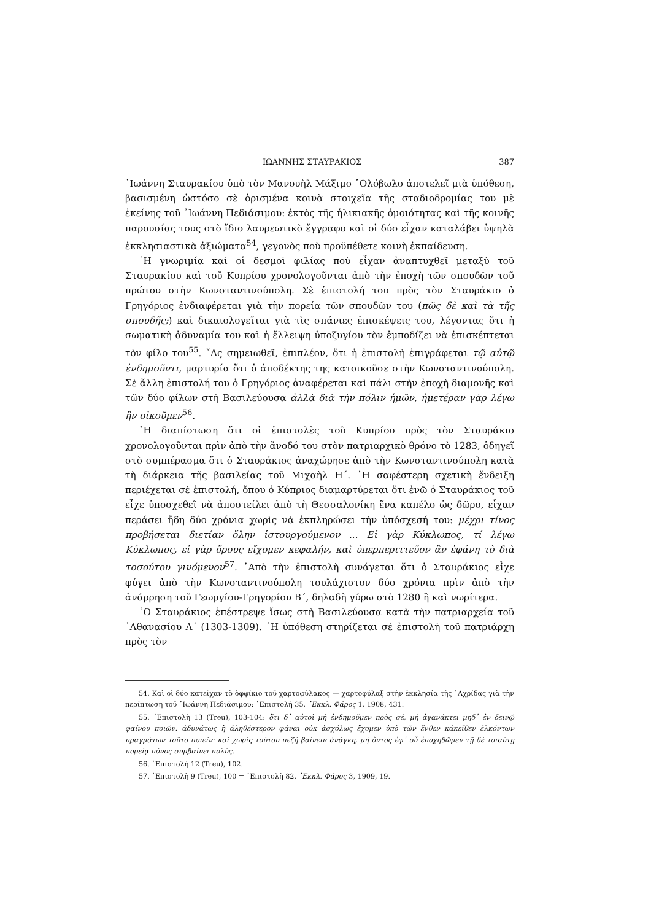ΙΩΑΝΝΗΣ ΣΤΑΥΡΑΚΙΟΣ 387
᾿Ιωάννη Σταυρακίου ὑπὸ τὸν Μανουὴλ Μάξιμο ῾Ολόβωλο ἀποτελεῖ μιὰ ὑπόθεση, βασισμένη ὡστόσο σὲ ὁρισμένα κοινὰ στοιχεῖα τῆς σταδιοδρομίας του μὲ ἐκείνης τοῦ ᾿Ιωάννη Πεδιάσιμου: ἐκτὸς τῆς ἡλικιακῆς ὁμοιότητας καὶ τῆς κοινῆς παρουσίας τους στὸ ἴδιο λαυρεωτικὸ ἔγγραφο καὶ οἱ δύο εἶχαν καταλάβει ὑψηλὰ ἐκκλησιαστικὰ ἀξιώματα<sup>54</sup>, γεγονὸς ποὺ προϋπέθετε κοινὴ ἐκπαίδευση.
῾Η γνωριμία καὶ οἱ δεσμοὶ φιλίας ποὺ εἶχαν ἀναπτυχθεῖ μεταξὺ τοῦ Σταυρακίου καὶ τοῦ Κυπρίου χρονολογοῦνται ἀπὸ τὴν ἐποχὴ τῶν σπουδῶν τοῦ πρώτου στὴν Κωνσταντινούπολη. Σὲ ἐπιστολή του πρὸς τὸν Σταυράκιο ὁ Γρηγόριος ἐνδιαφέρεται γιὰ τὴν πορεία τῶν σπουδῶν του (πῶς δὲ καὶ τὰ τῆς σπουδῆς;) καὶ δικαιολογεῖται γιὰ τὶς σπάνιες ἐπισκέψεις του, λέγοντας ὅτι ἡ σωματικὴ ἀδυναμία του καὶ ἡ ἔλλειψη ὑποζυγίου τὸν ἐμποδίζει νὰ ἐπισκέπτεται τὸν φίλο του<sup>55</sup>. ῎Ας σημειωθεῖ, ἐπιπλέον, ὅτι ἡ ἐπιστολὴ ἐπιγράφεται τῷ αὐτῷ ἐνδημοῦντι, μαρτυρία ὅτι ὁ ἀποδέκτης της κατοικοῦσε στὴν Κωνσταντινούπολη. Σὲ ἄλλη ἐπιστολή του ὁ Γρηγόριος ἀναφέρεται καὶ πάλι στὴν ἐποχὴ διαμονῆς καὶ τῶν δύο φίλων στὴ Βασιλεύουσα ἀλλὰ διὰ τὴν πόλιν ἡμῶν, ἡμετέραν γὰρ λέγω ἣν οἰκοῦμεν<sup>56</sup>.
῾Η διαπίστωση ὅτι οἱ ἐπιστολὲς τοῦ Κυπρίου πρὸς τὸν Σταυράκιο χρονολογοῦνται πρὶν ἀπὸ τὴν ἄνοδό του στὸν πατριαρχικὸ θρόνο τὸ 1283, ὁδηγεῖ στὸ συμπέρασμα ὅτι ὁ Σταυράκιος ἀναχώρησε ἀπὸ τὴν Κωνσταντινούπολη κατὰ τὴ διάρκεια τῆς βασιλείας τοῦ Μιχαὴλ Η΄. ῾Η σαφέστερη σχετικὴ ἔνδειξη περιέχεται σὲ ἐπιστολή, ὅπου ὁ Κύπριος διαμαρτύρεται ὅτι ἐνῶ ὁ Σταυράκιος τοῦ εἶχε ὑποσχεθεῖ νὰ ἀποστείλει ἀπὸ τὴ Θεσσαλονίκη ἕνα καπέλο ὡς δῶρο, εἶχαν περάσει ἤδη δύο χρόνια χωρὶς νὰ ἐκπληρώσει τὴν ὑπόσχεσή του: μέχρι τίνος προβήσεται διετίαν ὅλην ἱστουργούμενον ... Εἰ γὰρ Κύκλωπος, τί λέγω Κύκλωπος, εἰ γὰρ ὄρους εἴχομεν κεφαλήν, καὶ ὑπερπεριττεῦον ἂν ἐφάνη τὸ διὰ τοσούτου γινόμενον<sup>57</sup>. ᾿Απὸ τὴν ἐπιστολὴ συνάγεται ὅτι ὁ Σταυράκιος εἶχε φύγει ἀπὸ τὴν Κωνσταντινούπολη τουλάχιστον δύο χρόνια πρὶν ἀπὸ τὴν ἀνάρρηση τοῦ Γεωργίου-Γρηγορίου Β΄, δηλαδὴ γύρω στὸ 1280 ἢ καὶ νωρίτερα.
῾Ο Σταυράκιος ἐπέστρεψε ἴσως στὴ Βασιλεύουσα κατὰ τὴν πατριαρχεία τοῦ ᾿Αθανασίου Α΄ (1303-1309). ῾Η ὑπόθεση στηρίζεται σὲ ἐπιστολὴ τοῦ πατριάρχη πρὸς τὸν
54. Καὶ οἱ δύο κατεῖχαν τὸ ὀφφίκιο τοῦ χαρτοφύλακος — χαρτοφύλαξ στὴν ἐκκλησία τῆς ᾿Αχρίδας γιὰ τὴν περίπτωση τοῦ ᾿Ιωάννη Πεδιάσιμου: ᾿Επιστολὴ 35, ᾿Εκκλ. Φάρος 1, 1908, 431.
55. ᾿Επιστολὴ 13 (Treu), 103-104: ὅτι δ᾿ αὐτοὶ μὴ ἐνδημοῦμεν πρὸς σέ, μὴ ἀγανάκτει μηδ᾿ ἐν δεινῷ φαίνου ποιῶν. ἀδυνάτως ἢ ἀληθέστερον φάναι οὐκ ἀσχόλως ἔχομεν ὑπὸ τῶν ἔνθεν κἀκεῖθεν ἑλκόντων πραγμάτων τοῦτο ποιεῖν· καὶ χωρὶς τούτου πεζῇ βαίνειν ἀνάγκη, μὴ ὄντος ἐφ᾿ οὗ ἐποχηθῶμεν τῇ δὲ τοιαύτῃ πορείᾳ πόνος συμβαίνει πολύς.
56. ᾿Επιστολὴ 12 (Treu), 102.
57. ᾿Επιστολὴ 9 (Treu), 100 = ᾿Επιστολὴ 82, ᾿Εκκλ. Φάρος 3, 1909, 19.